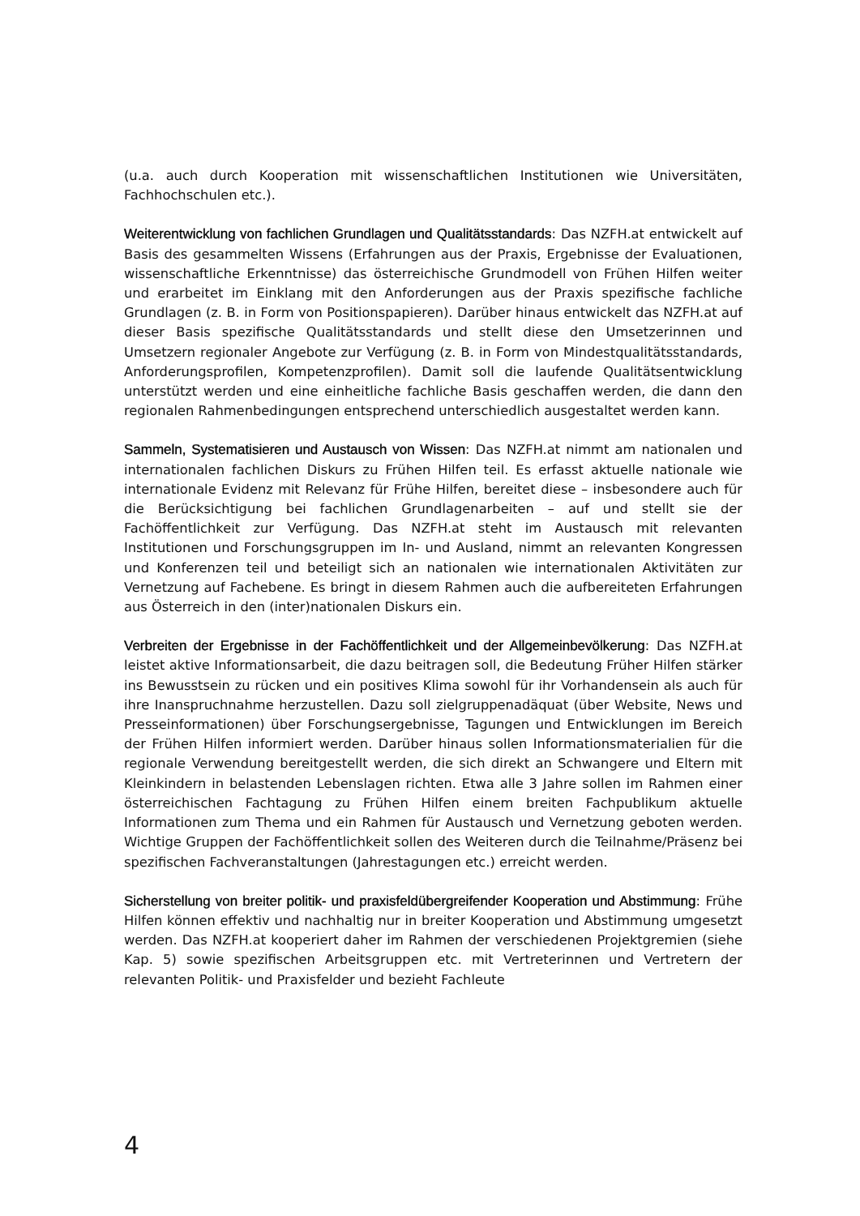(u.a. auch durch Kooperation mit wissenschaftlichen Institutionen wie Universitäten, Fachhochschulen etc.).
Weiterentwicklung von fachlichen Grundlagen und Qualitätsstandards: Das NZFH.at entwickelt auf Basis des gesammelten Wissens (Erfahrungen aus der Praxis, Ergebnisse der Evaluationen, wissenschaftliche Erkenntnisse) das österreichische Grundmodell von Frühen Hilfen weiter und erarbeitet im Einklang mit den Anforderungen aus der Praxis spezifische fachliche Grundlagen (z. B. in Form von Positionspapieren). Darüber hinaus entwickelt das NZFH.at auf dieser Basis spezifische Qualitätsstandards und stellt diese den Umsetzerinnen und Umsetzern regionaler Angebote zur Verfügung (z. B. in Form von Mindestqualitätsstandards, Anforderungsprofilen, Kompetenzprofilen). Damit soll die laufende Qualitätsentwicklung unterstützt werden und eine einheitliche fachliche Basis geschaffen werden, die dann den regionalen Rahmenbedingungen entsprechend unterschiedlich ausgestaltet werden kann.
Sammeln, Systematisieren und Austausch von Wissen: Das NZFH.at nimmt am nationalen und internationalen fachlichen Diskurs zu Frühen Hilfen teil. Es erfasst aktuelle nationale wie internationale Evidenz mit Relevanz für Frühe Hilfen, bereitet diese – insbesondere auch für die Berücksichtigung bei fachlichen Grundlagenarbeiten – auf und stellt sie der Fachöffentlichkeit zur Verfügung. Das NZFH.at steht im Austausch mit relevanten Institutionen und Forschungsgruppen im In- und Ausland, nimmt an relevanten Kongressen und Konferenzen teil und beteiligt sich an nationalen wie internationalen Aktivitäten zur Vernetzung auf Fachebene. Es bringt in diesem Rahmen auch die aufbereiteten Erfahrungen aus Österreich in den (inter)nationalen Diskurs ein.
Verbreiten der Ergebnisse in der Fachöffentlichkeit und der Allgemeinbevölkerung: Das NZFH.at leistet aktive Informationsarbeit, die dazu beitragen soll, die Bedeutung Früher Hilfen stärker ins Bewusstsein zu rücken und ein positives Klima sowohl für ihr Vorhandensein als auch für ihre Inanspruchnahme herzustellen. Dazu soll zielgruppenadäquat (über Website, News und Presseinformationen) über Forschungsergebnisse, Tagungen und Entwicklungen im Bereich der Frühen Hilfen informiert werden. Darüber hinaus sollen Informationsmaterialien für die regionale Verwendung bereitgestellt werden, die sich direkt an Schwangere und Eltern mit Kleinkindern in belastenden Lebenslagen richten. Etwa alle 3 Jahre sollen im Rahmen einer österreichischen Fachtagung zu Frühen Hilfen einem breiten Fachpublikum aktuelle Informationen zum Thema und ein Rahmen für Austausch und Vernetzung geboten werden. Wichtige Gruppen der Fachöffentlichkeit sollen des Weiteren durch die Teilnahme/Präsenz bei spezifischen Fachveranstaltungen (Jahrestagungen etc.) erreicht werden.
Sicherstellung von breiter politik- und praxisfeldübergreifender Kooperation und Abstimmung: Frühe Hilfen können effektiv und nachhaltig nur in breiter Kooperation und Abstimmung umgesetzt werden. Das NZFH.at kooperiert daher im Rahmen der verschiedenen Projektgremien (siehe Kap. 5) sowie spezifischen Arbeitsgruppen etc. mit Vertreterinnen und Vertretern der relevanten Politik- und Praxisfelder und bezieht Fachleute
4